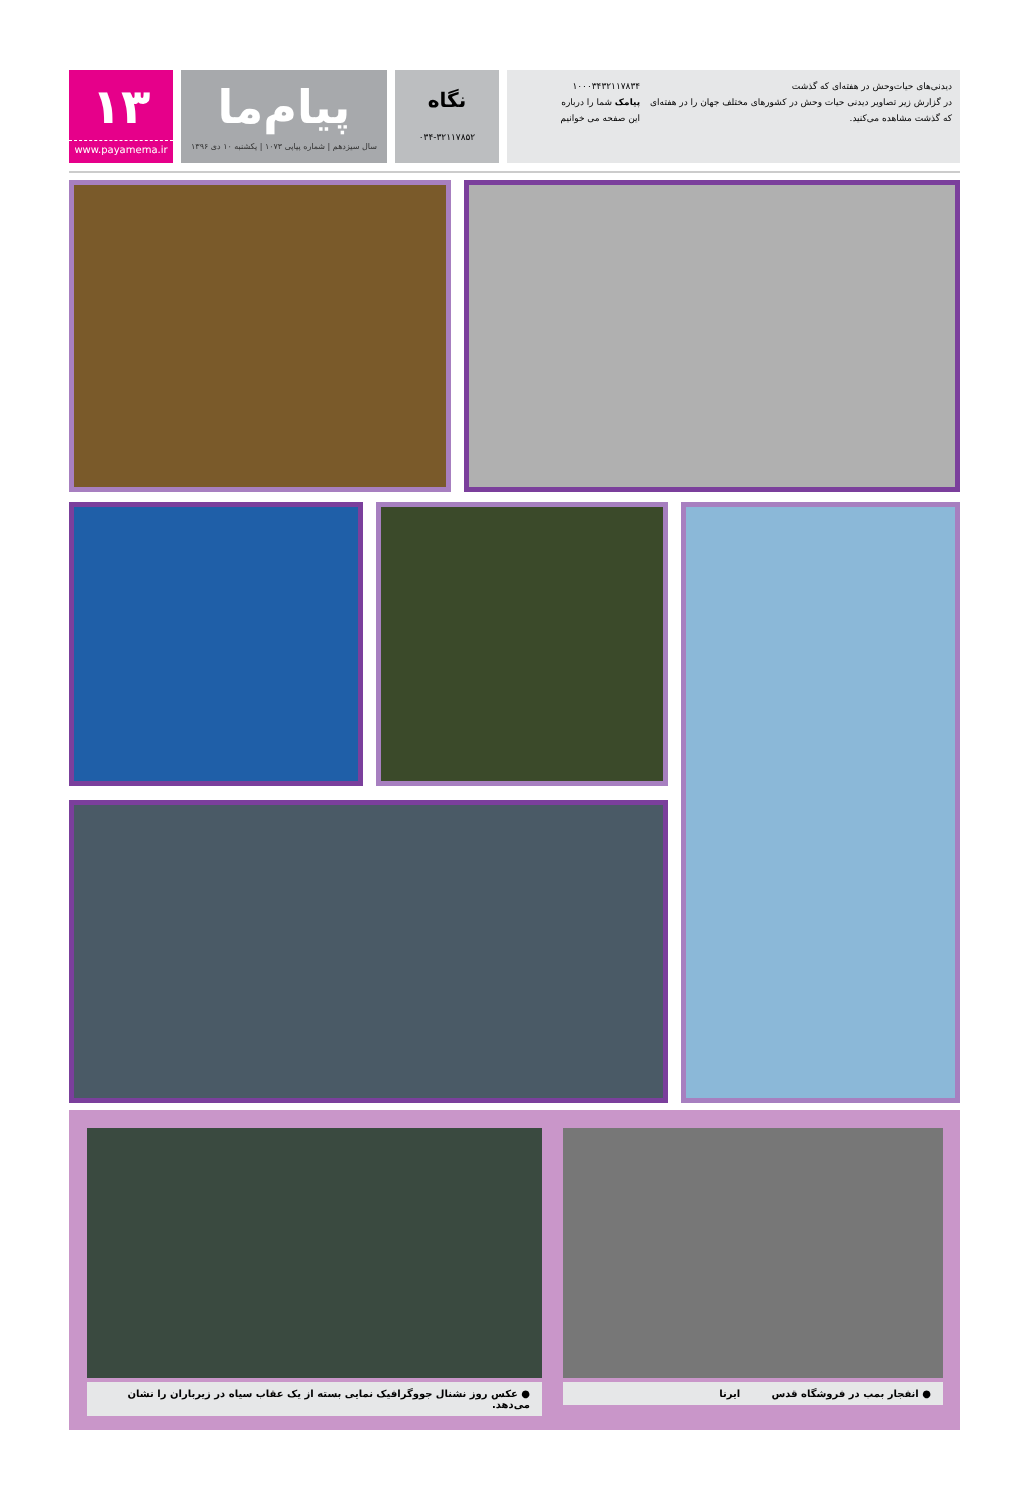۱۳
www.payamema.ir
پیام‌ما
سال سیزدهم | شماره پیاپی ۱۰۷۳ | یکشنبه ۱۰ دی ۱۳۹۶
نگاه
۰۳۴-۳۲۱۱۷۸۵۲
دیدنی‌های حیات‌وحش در هفته‌ای که گذشت
در گزارش زیر تصاویر دیدنی حیات وحش در کشورهای مختلف جهان را در هفته‌ای
که گذشت مشاهده می‌کنید.
۱۰۰۰۳۴۳۲۱۱۷۸۳۴
پیامک شما را درباره
این صفحه می خوانیم
● عکس روز نشنال جووگرافیک نمایی بسته از یک عقاب سیاه در زیرباران را نشان می‌دهد.
● انفجار بمب در فروشگاه قدس ایرنا